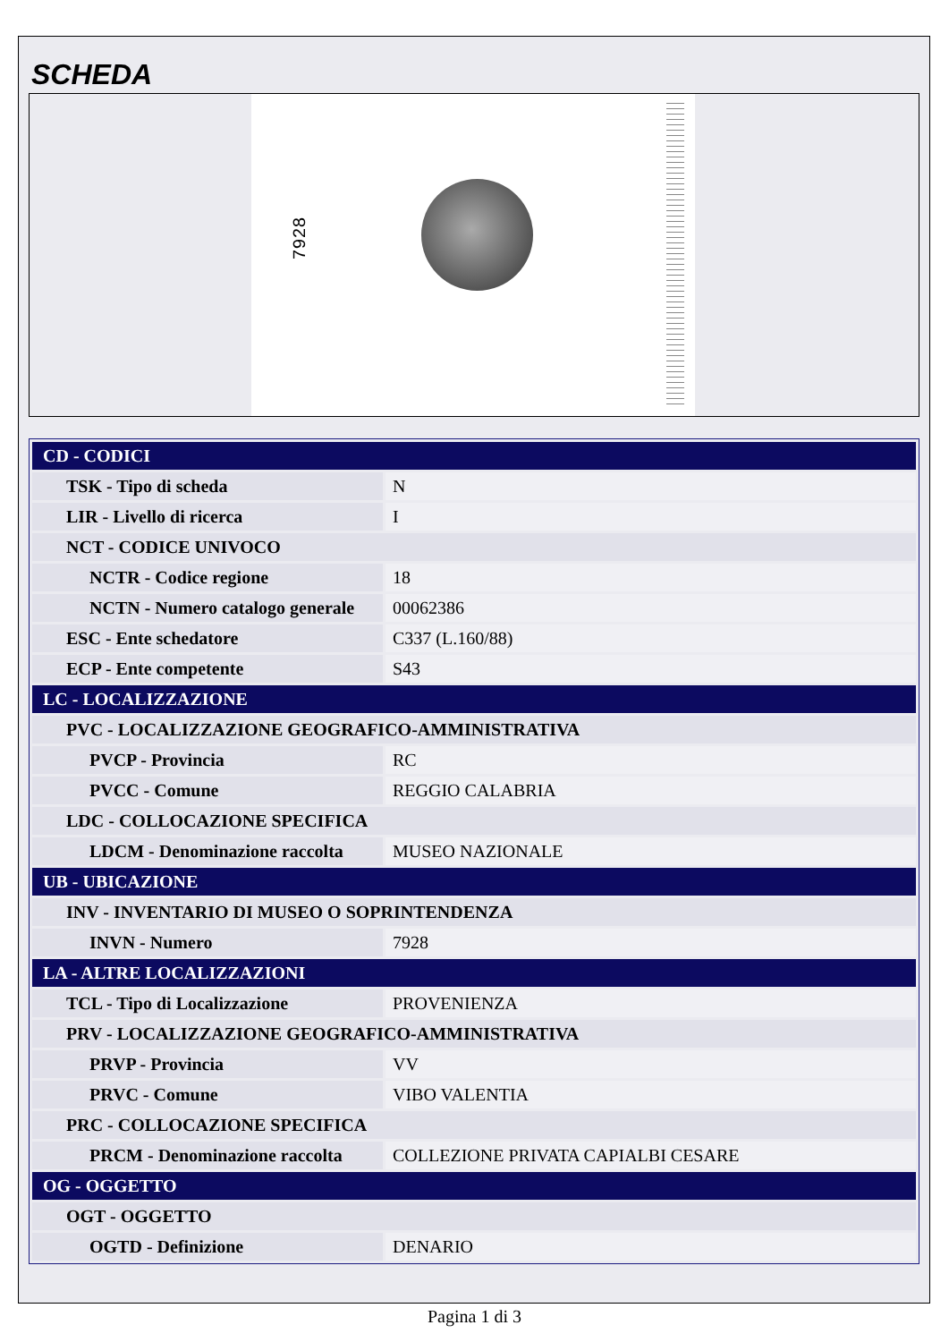SCHEDA
7928
| CD - CODICI | |
| TSK - Tipo di scheda | N |
| LIR - Livello di ricerca | I |
| NCT - CODICE UNIVOCO | |
| NCTR - Codice regione | 18 |
| NCTN - Numero catalogo generale | 00062386 |
| ESC - Ente schedatore | C337 (L.160/88) |
| ECP - Ente competente | S43 |
| LC - LOCALIZZAZIONE | |
| PVC - LOCALIZZAZIONE GEOGRAFICO-AMMINISTRATIVA | |
| PVCP - Provincia | RC |
| PVCC - Comune | REGGIO CALABRIA |
| LDC - COLLOCAZIONE SPECIFICA | |
| LDCM - Denominazione raccolta | MUSEO NAZIONALE |
| UB - UBICAZIONE | |
| INV - INVENTARIO DI MUSEO O SOPRINTENDENZA | |
| INVN - Numero | 7928 |
| LA - ALTRE LOCALIZZAZIONI | |
| TCL - Tipo di Localizzazione | PROVENIENZA |
| PRV - LOCALIZZAZIONE GEOGRAFICO-AMMINISTRATIVA | |
| PRVP - Provincia | VV |
| PRVC - Comune | VIBO VALENTIA |
| PRC - COLLOCAZIONE SPECIFICA | |
| PRCM - Denominazione raccolta | COLLEZIONE PRIVATA CAPIALBI CESARE |
| OG - OGGETTO | |
| OGT - OGGETTO | |
| OGTD - Definizione | DENARIO |
Pagina 1 di 3